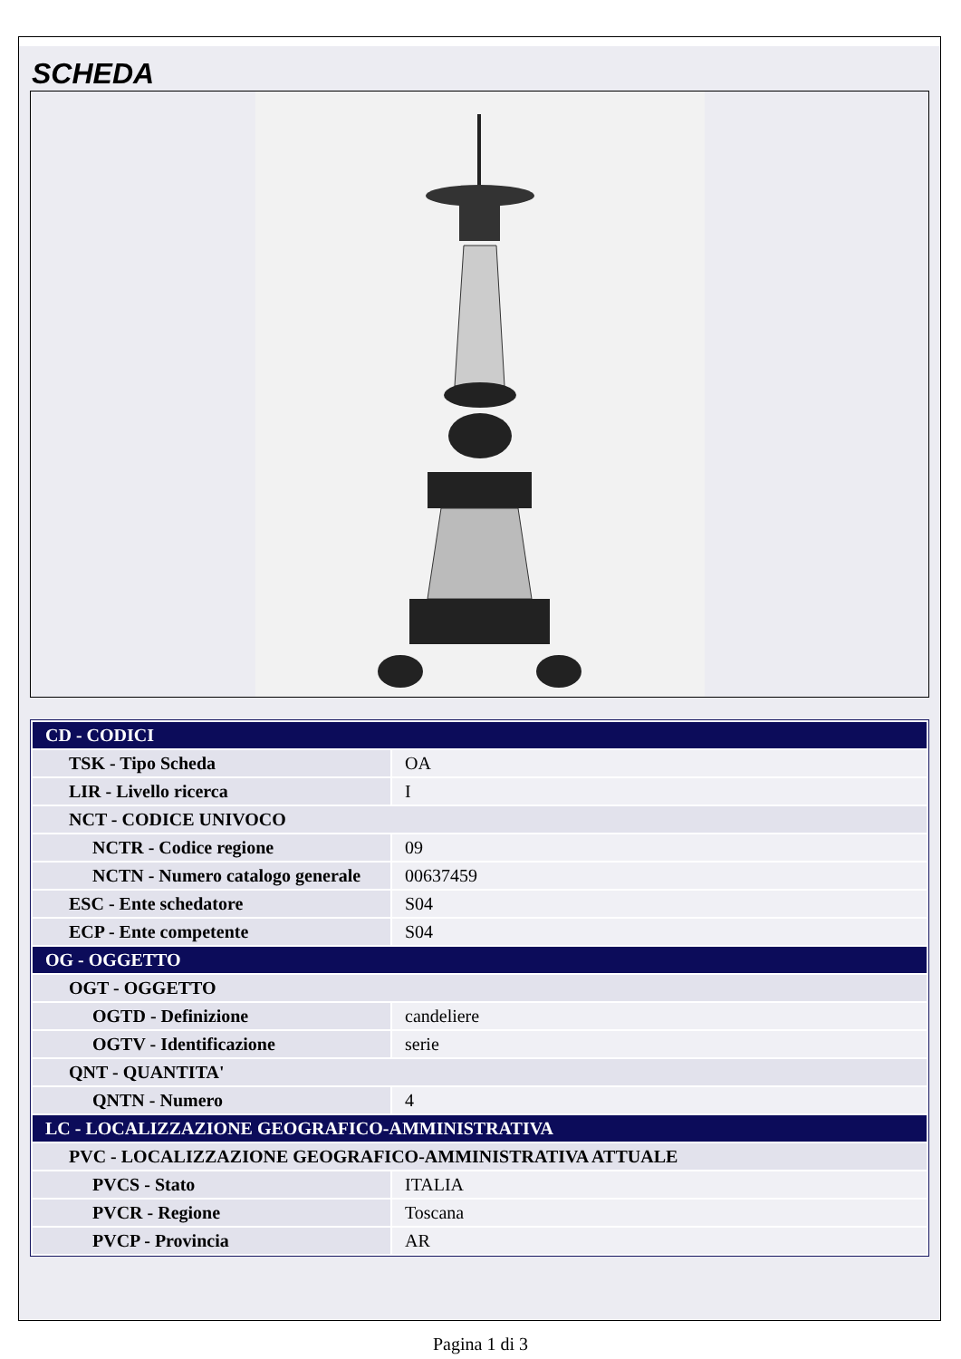SCHEDA
| CD - CODICI | |
| TSK - Tipo Scheda | OA |
| LIR - Livello ricerca | I |
| NCT - CODICE UNIVOCO | |
| NCTR - Codice regione | 09 |
| NCTN - Numero catalogo generale | 00637459 |
| ESC - Ente schedatore | S04 |
| ECP - Ente competente | S04 |
| OG - OGGETTO | |
| OGT - OGGETTO | |
| OGTD - Definizione | candeliere |
| OGTV - Identificazione | serie |
| QNT - QUANTITA' | |
| QNTN - Numero | 4 |
| LC - LOCALIZZAZIONE GEOGRAFICO-AMMINISTRATIVA | |
| PVC - LOCALIZZAZIONE GEOGRAFICO-AMMINISTRATIVA ATTUALE | |
| PVCS - Stato | ITALIA |
| PVCR - Regione | Toscana |
| PVCP - Provincia | AR |
Pagina 1 di 3